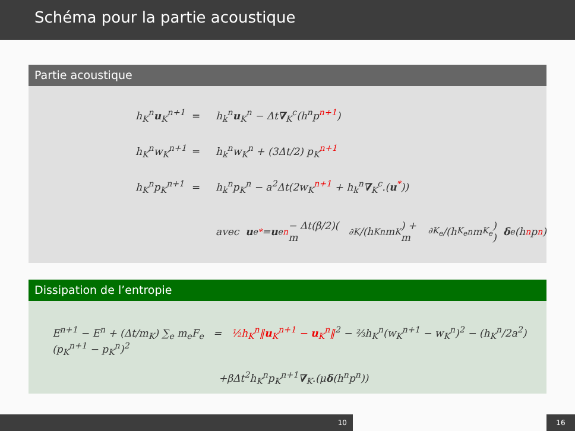Schéma pour la partie acoustique
Partie acoustique
h<sub>K</sub><sup>n</sup>u<sub>K</sub><sup>n+1</sup> = h<sub>k</sub><sup>n</sup>u<sub>K</sub><sup>n</sup> − Δt∇<sub>K</sub><sup>c</sup>(h<sup>n</sup>p<sup>n+1</sup>)
h<sub>K</sub><sup>n</sup>w<sub>K</sub><sup>n+1</sup> = h<sub>k</sub><sup>n</sup>w<sub>K</sub><sup>n</sup> + (3Δt/2) p<sub>K</sub><sup>n+1</sup>
h<sub>K</sub><sup>n</sup>p<sub>K</sub><sup>n+1</sup> = h<sub>k</sub><sup>n</sup>p<sub>K</sub><sup>n</sup> − a<sup>2</sup>Δt(2w<sub>K</sub><sup>n+1</sup> + h<sub>k</sub><sup>n</sup>∇<sub>K</sub><sup>c</sup>.(u<sup>*</sup>))
avec u<sub>e</sub><sup>*</sup> = u<sub>e</sub><sup>n</sup> − Δt(β/2)( m<sub>∂K</sub>/(h<sub>K</sub><sup>n</sup>m<sub>K</sub>) + m<sub>∂K<sub>e</sub></sub>/(h<sub>K<sub>e</sub></sub><sup>n</sup>m<sub>K<sub>e</sub></sub>) ) δ<sub>e</sub>(h<sup>n</sup>p<sup>n</sup>)
Dissipation de l’entropie
E<sup>n+1</sup> − E<sup>n</sup> + (Δt/m<sub>K</sub>) ∑<sub>e</sub> m<sub>e</sub>F<sub>e</sub> = ½h<sub>K</sub><sup>n</sup>‖u<sub>K</sub><sup>n+1</sup> − u<sub>K</sub><sup>n</sup>‖<sup>2</sup> − ⅔h<sub>K</sub><sup>n</sup>(w<sub>K</sub><sup>n+1</sup> − w<sub>K</sub><sup>n</sup>)<sup>2</sup> − (h<sub>K</sub><sup>n</sup>/2a<sup>2</sup>)(p<sub>K</sub><sup>n+1</sup> − p<sub>K</sub><sup>n</sup>)<sup>2</sup>
+βΔt<sup>2</sup>h<sub>K</sub><sup>n</sup>p<sub>K</sub><sup>n+1</sup>∇<sub>K</sub>.(μδ(h<sup>n</sup>p<sup>n</sup>))
10 16